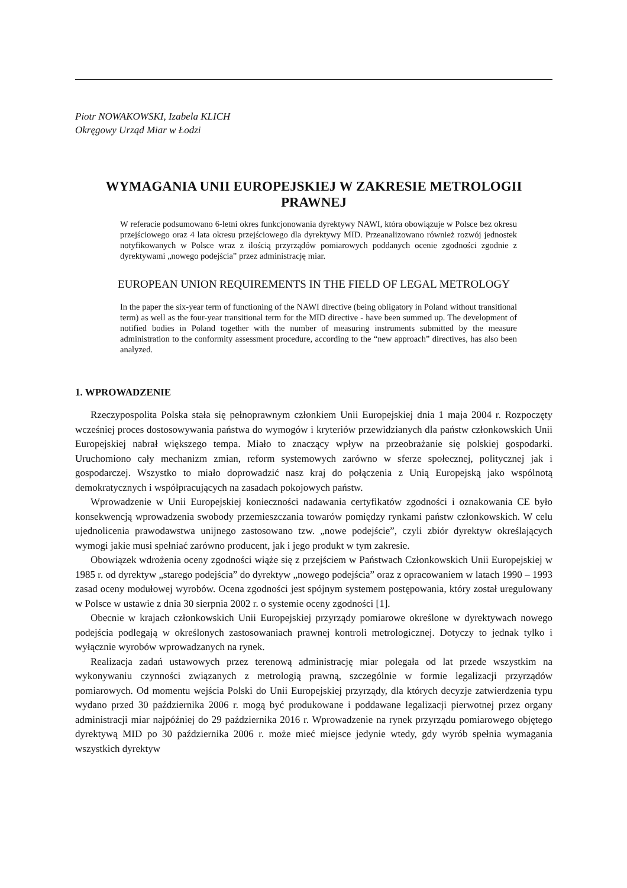Piotr NOWAKOWSKI, Izabela KLICH
Okręgowy Urząd Miar w Łodzi
WYMAGANIA UNII EUROPEJSKIEJ W ZAKRESIE METROLOGII PRAWNEJ
W referacie podsumowano 6-letni okres funkcjonowania dyrektywy NAWI, która obowiązuje w Polsce bez okresu przejściowego oraz 4 lata okresu przejściowego dla dyrektywy MID. Przeanalizowano również rozwój jednostek notyfikowanych w Polsce wraz z ilością przyrządów pomiarowych poddanych ocenie zgodności zgodnie z dyrektywami „nowego podejścia” przez administrację miar.
EUROPEAN UNION REQUIREMENTS IN THE FIELD OF LEGAL METROLOGY
In the paper the six-year term of functioning of the NAWI directive (being obligatory in Poland without transitional term) as well as the four-year transitional term for the MID directive - have been summed up. The development of notified bodies in Poland together with the number of measuring instruments submitted by the measure administration to the conformity assessment procedure, according to the “new approach” directives, has also been analyzed.
1. WPROWADZENIE
Rzeczypospolita Polska stała się pełnoprawnym członkiem Unii Europejskiej dnia 1 maja 2004 r. Rozpoczęty wcześniej proces dostosowywania państwa do wymogów i kryteriów przewidzianych dla państw członkowskich Unii Europejskiej nabrał większego tempa. Miało to znaczący wpływ na przeobrażanie się polskiej gospodarki. Uruchomiono cały mechanizm zmian, reform systemowych zarówno w sferze społecznej, politycznej jak i gospodarczej. Wszystko to miało doprowadzić nasz kraj do połączenia z Unią Europejską jako wspólnotą demokratycznych i współpracujących na zasadach pokojowych państw.
Wprowadzenie w Unii Europejskiej konieczności nadawania certyfikatów zgodności i oznakowania CE było konsekwencją wprowadzenia swobody przemieszczania towarów pomiędzy rynkami państw członkowskich. W celu ujednolicenia prawodawstwa unijnego zastosowano tzw. „nowe podejście”, czyli zbiór dyrektyw określających wymogi jakie musi spełniać zarówno producent, jak i jego produkt w tym zakresie.
Obowiązek wdrożenia oceny zgodności wiąże się z przejściem w Państwach Członkowskich Unii Europejskiej w 1985 r. od dyrektyw „starego podejścia” do dyrektyw „nowego podejścia” oraz z opracowaniem w latach 1990 – 1993 zasad oceny modułowej wyrobów. Ocena zgodności jest spójnym systemem postępowania, który został uregulowany w Polsce w ustawie z dnia 30 sierpnia 2002 r. o systemie oceny zgodności [1].
Obecnie w krajach członkowskich Unii Europejskiej przyrządy pomiarowe określone w dyrektywach nowego podejścia podlegają w określonych zastosowaniach prawnej kontroli metrologicznej. Dotyczy to jednak tylko i wyłącznie wyrobów wprowadzanych na rynek.
Realizacja zadań ustawowych przez terenową administrację miar polegała od lat przede wszystkim na wykonywaniu czynności związanych z metrologią prawną, szczególnie w formie legalizacji przyrządów pomiarowych. Od momentu wejścia Polski do Unii Europejskiej przyrządy, dla których decyzje zatwierdzenia typu wydano przed 30 października 2006 r. mogą być produkowane i poddawane legalizacji pierwotnej przez organy administracji miar najpóźniej do 29 października 2016 r. Wprowadzenie na rynek przyrządu pomiarowego objętego dyrektywą MID po 30 października 2006 r. może mieć miejsce jedynie wtedy, gdy wyrób spełnia wymagania wszystkich dyrektyw